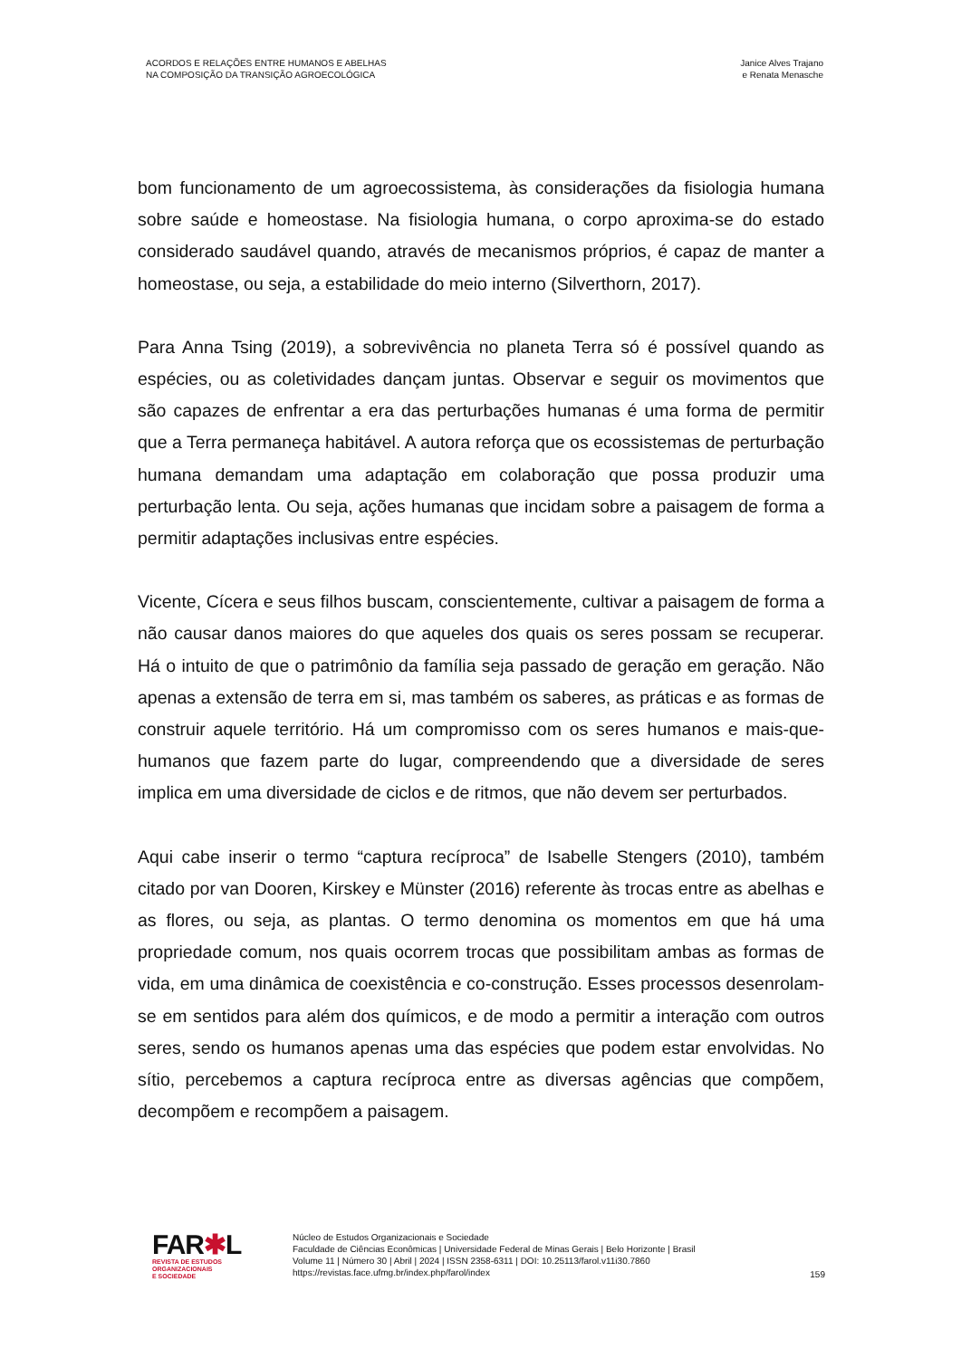ACORDOS E RELAÇÕES ENTRE HUMANOS E ABELHAS
NA COMPOSIÇÃO DA TRANSIÇÃO AGROECOLÓGICA
Janice Alves Trajano
e Renata Menasche
bom funcionamento de um agroecossistema, às considerações da fisiologia humana sobre saúde e homeostase. Na fisiologia humana, o corpo aproxima-se do estado considerado saudável quando, através de mecanismos próprios, é capaz de manter a homeostase, ou seja, a estabilidade do meio interno (Silverthorn, 2017).
Para Anna Tsing (2019), a sobrevivência no planeta Terra só é possível quando as espécies, ou as coletividades dançam juntas. Observar e seguir os movimentos que são capazes de enfrentar a era das perturbações humanas é uma forma de permitir que a Terra permaneça habitável. A autora reforça que os ecossistemas de perturbação humana demandam uma adaptação em colaboração que possa produzir uma perturbação lenta. Ou seja, ações humanas que incidam sobre a paisagem de forma a permitir adaptações inclusivas entre espécies.
Vicente, Cícera e seus filhos buscam, conscientemente, cultivar a paisagem de forma a não causar danos maiores do que aqueles dos quais os seres possam se recuperar. Há o intuito de que o patrimônio da família seja passado de geração em geração. Não apenas a extensão de terra em si, mas também os saberes, as práticas e as formas de construir aquele território. Há um compromisso com os seres humanos e mais-que-humanos que fazem parte do lugar, compreendendo que a diversidade de seres implica em uma diversidade de ciclos e de ritmos, que não devem ser perturbados.
Aqui cabe inserir o termo “captura recíproca” de Isabelle Stengers (2010), também citado por van Dooren, Kirskey e Münster (2016) referente às trocas entre as abelhas e as flores, ou seja, as plantas. O termo denomina os momentos em que há uma propriedade comum, nos quais ocorrem trocas que possibilitam ambas as formas de vida, em uma dinâmica de coexistência e co-construção. Esses processos desenrolam-se em sentidos para além dos químicos, e de modo a permitir a interação com outros seres, sendo os humanos apenas uma das espécies que podem estar envolvidas. No sítio, percebemos a captura recíproca entre as diversas agências que compõem, decompõem e recompõem a paisagem.
FAR✱L
REVISTA DE ESTUDOS
ORGANIZACIONAIS
E SOCIEDADE
Núcleo de Estudos Organizacionais e Sociedade
Faculdade de Ciências Econômicas | Universidade Federal de Minas Gerais | Belo Horizonte | Brasil
Volume 11 | Número 30 | Abril | 2024 | ISSN 2358-6311 | DOI: 10.25113/farol.v11i30.7860
https://revistas.face.ufmg.br/index.php/farol/index
159